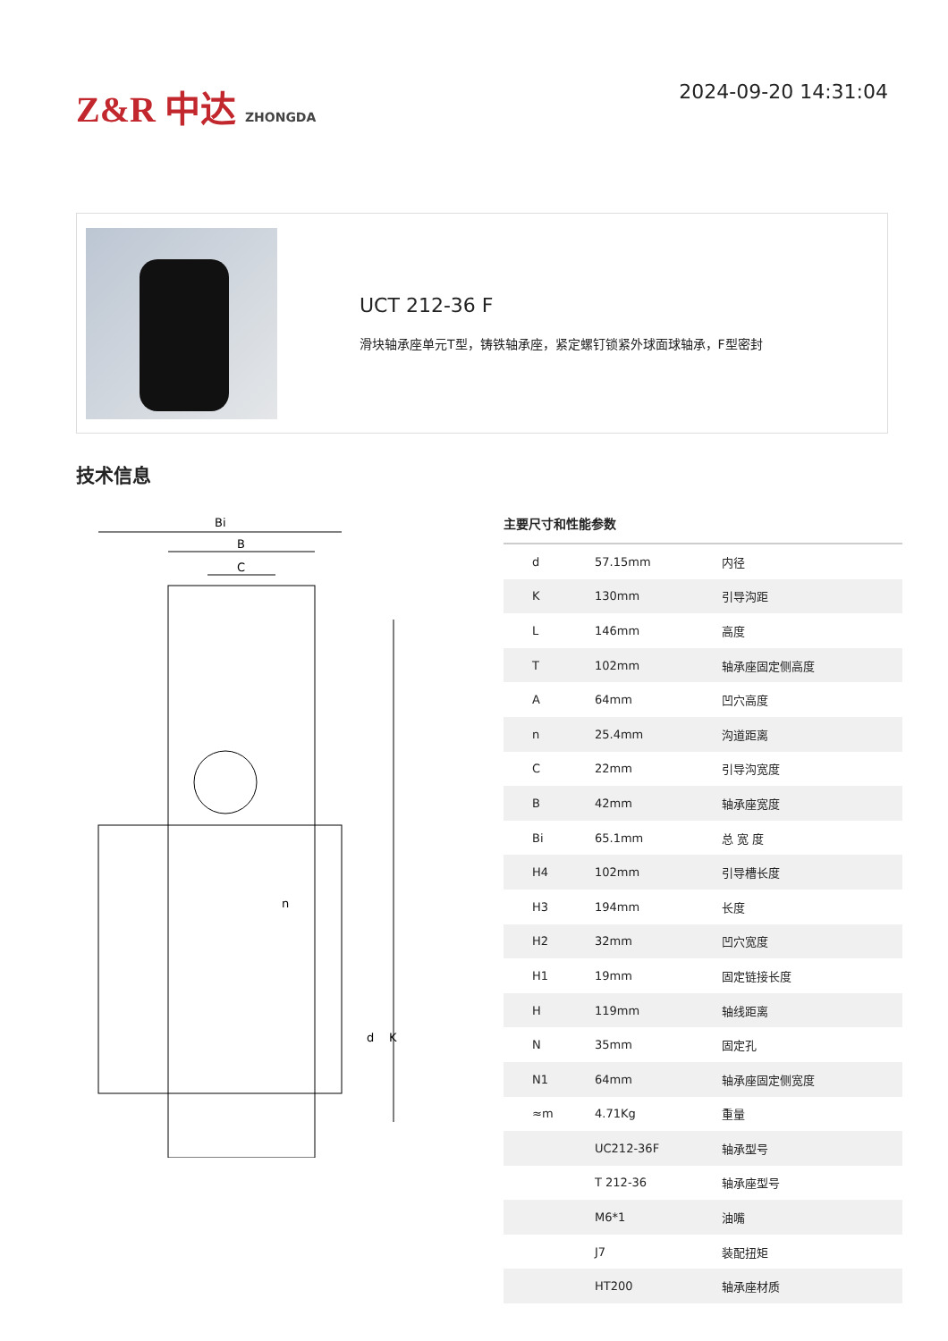Z&R 中达 ZHONGDA
2024-09-20 14:31:04
UCT 212-36 F
滑块轴承座单元T型，铸铁轴承座，紧定螺钉锁紧外球面球轴承，F型密封
技术信息
Bi
B
C
n
d
K
主要尺寸和性能参数
| d | 57.15mm | 内径 |
| K | 130mm | 引导沟距 |
| L | 146mm | 高度 |
| T | 102mm | 轴承座固定侧高度 |
| A | 64mm | 凹穴高度 |
| n | 25.4mm | 沟道距离 |
| C | 22mm | 引导沟宽度 |
| B | 42mm | 轴承座宽度 |
| Bi | 65.1mm | 总 宽 度 |
| H4 | 102mm | 引导槽长度 |
| H3 | 194mm | 长度 |
| H2 | 32mm | 凹穴宽度 |
| H1 | 19mm | 固定链接长度 |
| H | 119mm | 轴线距离 |
| N | 35mm | 固定孔 |
| N1 | 64mm | 轴承座固定侧宽度 |
| ≈m | 4.71Kg | 重量 |
| | UC212-36F | 轴承型号 |
| | T 212-36 | 轴承座型号 |
| | M6*1 | 油嘴 |
| | J7 | 装配扭矩 |
| | HT200 | 轴承座材质 |